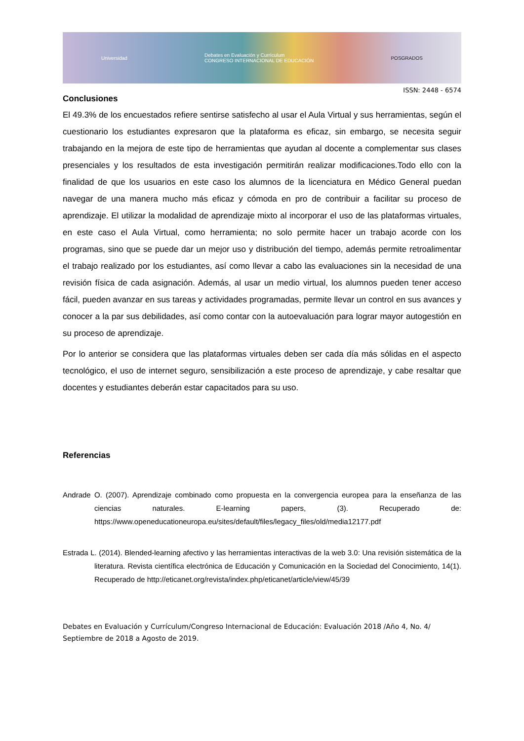Universidad Debates en Evaluación y Currículum
CONGRESO INTERNACIONAL DE EDUCACIÓN POSGRADOS
ISSN: 2448 - 6574
Conclusiones
El 49.3% de los encuestados refiere sentirse satisfecho al usar el Aula Virtual y sus herramientas, según el cuestionario los estudiantes expresaron que la plataforma es eficaz, sin embargo, se necesita seguir trabajando en la mejora de este tipo de herramientas que ayudan al docente a complementar sus clases presenciales y los resultados de esta investigación permitirán realizar modificaciones.Todo ello con la finalidad de que los usuarios en este caso los alumnos de la licenciatura en Médico General puedan navegar de una manera mucho más eficaz y cómoda en pro de contribuir a facilitar su proceso de aprendizaje. El utilizar la modalidad de aprendizaje mixto al incorporar el uso de las plataformas virtuales, en este caso el Aula Virtual, como herramienta; no solo permite hacer un trabajo acorde con los programas, sino que se puede dar un mejor uso y distribución del tiempo, además permite retroalimentar el trabajo realizado por los estudiantes, así como llevar a cabo las evaluaciones sin la necesidad de una revisión física de cada asignación. Además, al usar un medio virtual, los alumnos pueden tener acceso fácil, pueden avanzar en sus tareas y actividades programadas, permite llevar un control en sus avances y conocer a la par sus debilidades, así como contar con la autoevaluación para lograr mayor autogestión en su proceso de aprendizaje.
Por lo anterior se considera que las plataformas virtuales deben ser cada día más sólidas en el aspecto tecnológico, el uso de internet seguro, sensibilización a este proceso de aprendizaje, y cabe resaltar que docentes y estudiantes deberán estar capacitados para su uso.
Referencias
Andrade O. (2007). Aprendizaje combinado como propuesta en la convergencia europea para la enseñanza de las ciencias naturales. E-learning papers, (3). Recuperado de: https://www.openeducationeuropa.eu/sites/default/files/legacy_files/old/media12177.pdf
Estrada L. (2014). Blended-learning afectivo y las herramientas interactivas de la web 3.0: Una revisión sistemática de la literatura. Revista científica electrónica de Educación y Comunicación en la Sociedad del Conocimiento, 14(1). Recuperado de http://eticanet.org/revista/index.php/eticanet/article/view/45/39
Debates en Evaluación y Currículum/Congreso Internacional de Educación: Evaluación 2018 /Año 4, No. 4/ Septiembre de 2018 a Agosto de 2019.